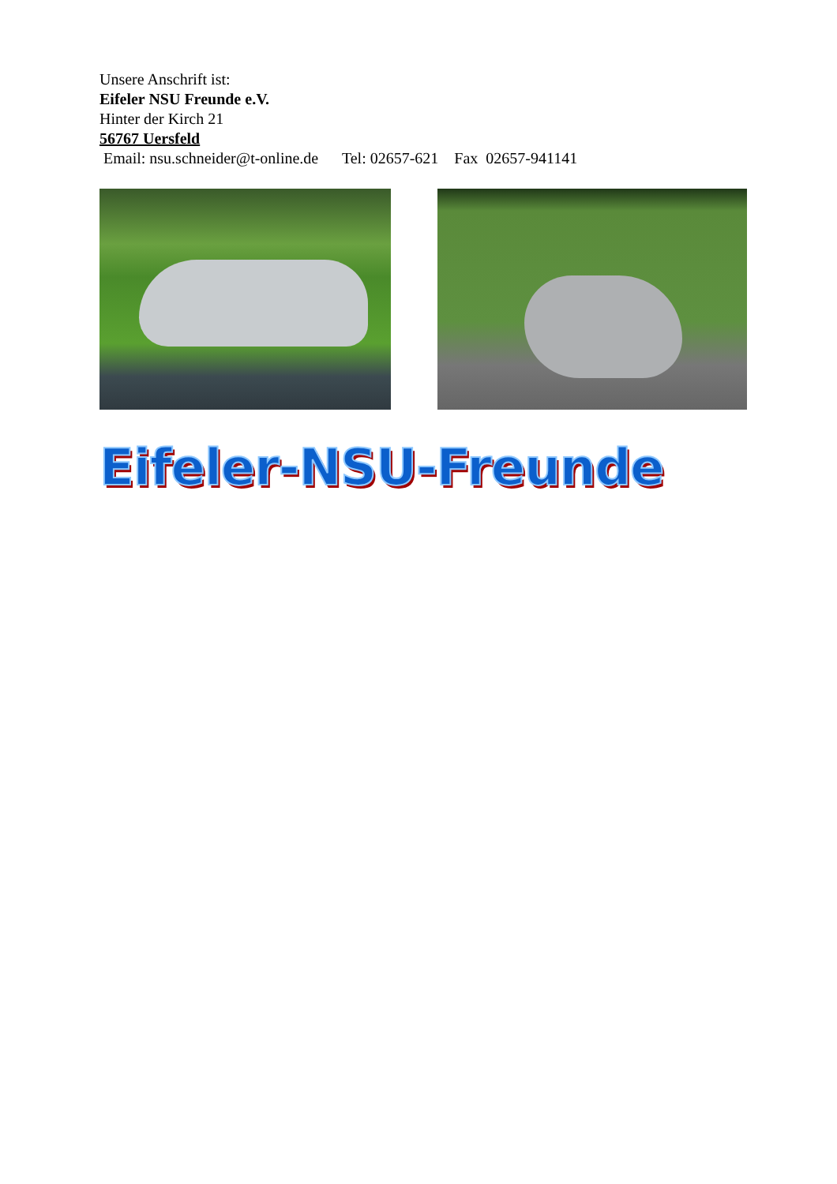Unsere Anschrift ist:
Eifeler NSU Freunde e.V.
Hinter der Kirch 21
56767 Uersfeld
Email: nsu.schneider@t-online.de Tel: 02657-621 Fax 02657-941141
Eifeler-NSU-Freunde